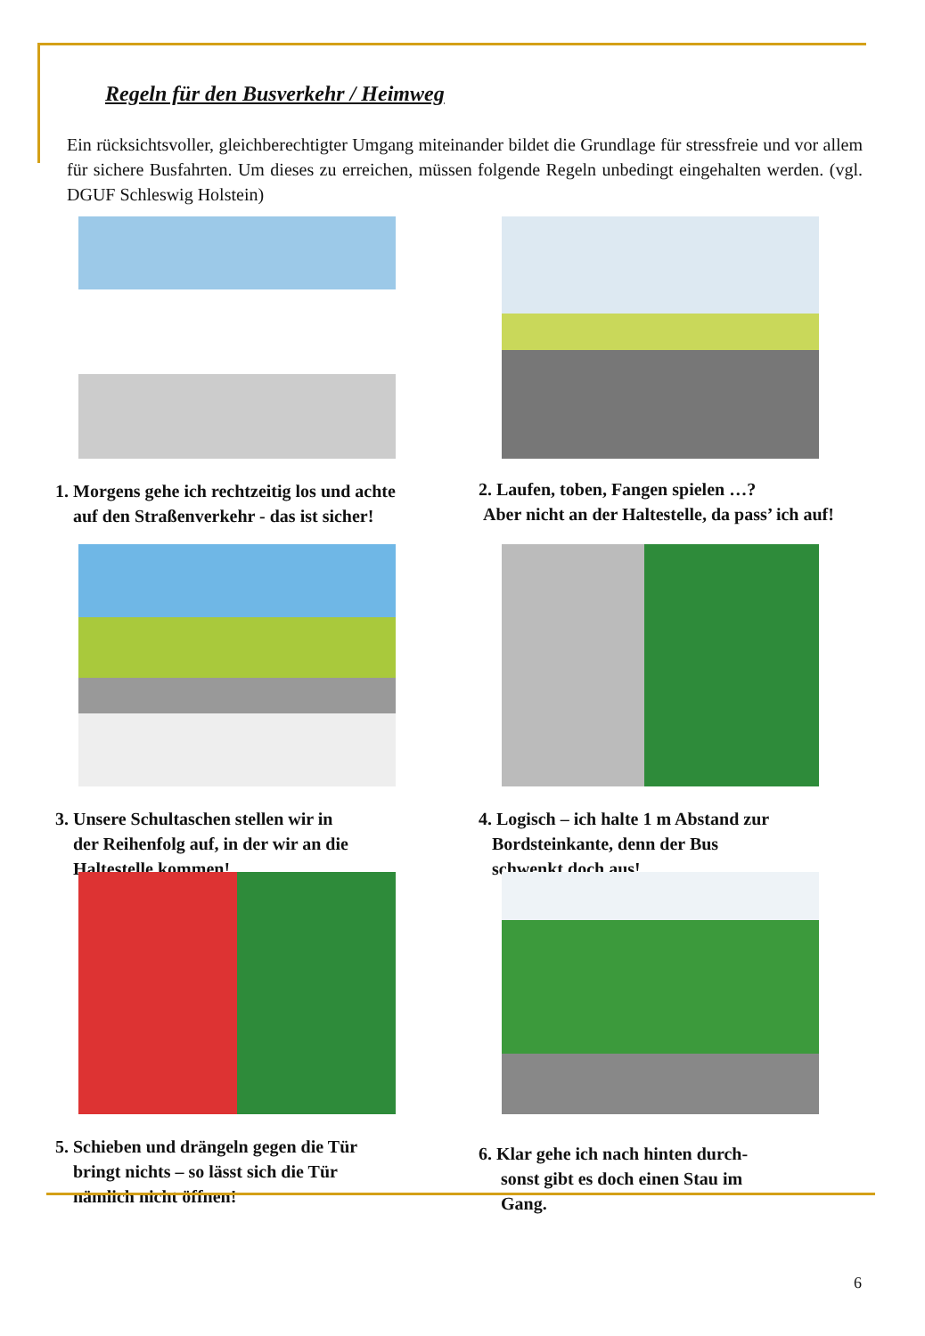Regeln für den Busverkehr / Heimweg
Ein rücksichtsvoller, gleichberechtigter Umgang miteinander bildet die Grundlage für stressfreie und vor allem für sichere Busfahrten. Um dieses zu erreichen, müssen folgende Regeln unbedingt eingehalten werden. (vgl. DGUF Schleswig Holstein)
1. Morgens gehe ich rechtzeitig los und achte
auf den Straßenverkehr - das ist sicher!
2. Laufen, toben, Fangen spielen …?
Aber nicht an der Haltestelle, da pass’ ich auf!
3. Unsere Schultaschen stellen wir in
der Reihenfolg auf, in der wir an die
Haltestelle kommen!
4. Logisch – ich halte 1 m Abstand zur
Bordsteinkante, denn der Bus
schwenkt doch aus!
5. Schieben und drängeln gegen die Tür
bringt nichts – so lässt sich die Tür
nämlich nicht öffnen!
6. Klar gehe ich nach hinten durch-
sonst gibt es doch einen Stau im
Gang.
6